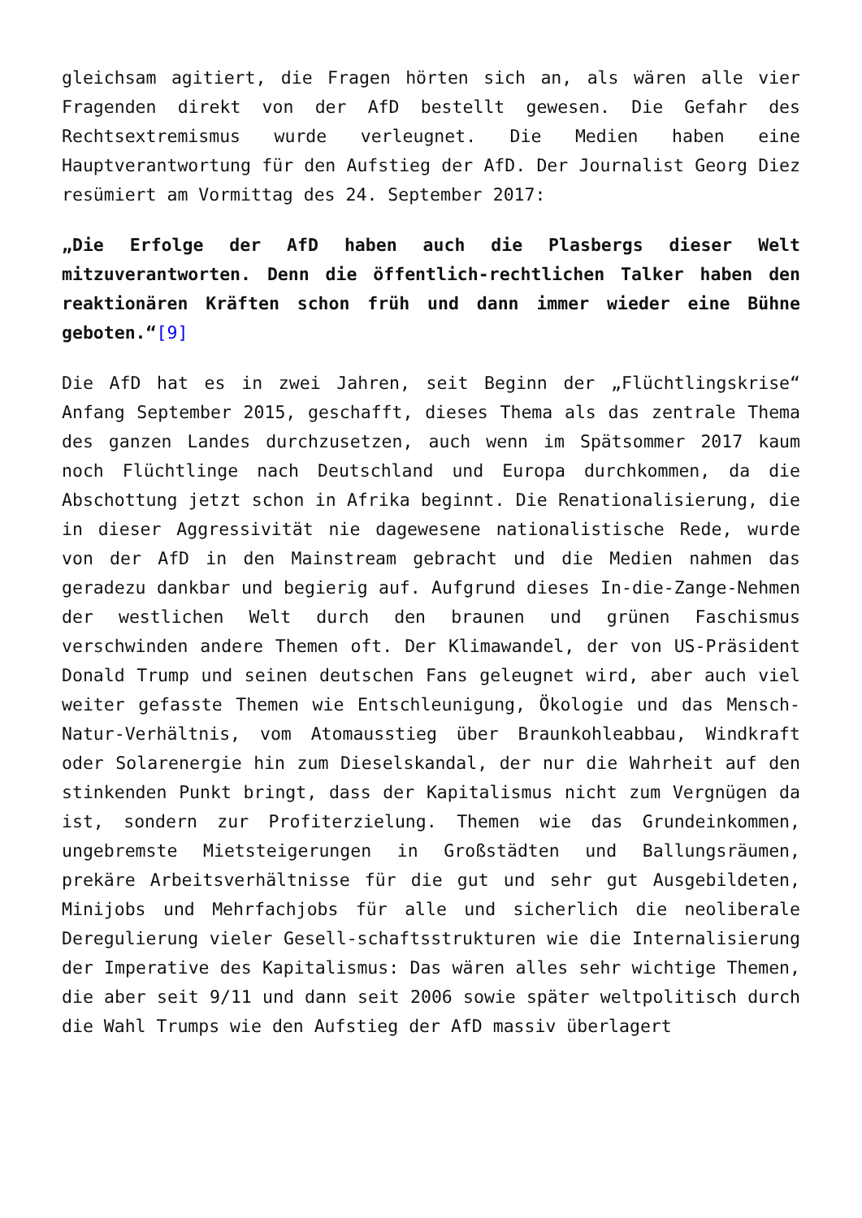gleichsam agitiert, die Fragen hörten sich an, als wären alle vier Fragenden direkt von der AfD bestellt gewesen. Die Gefahr des Rechtsextremismus wurde verleugnet. Die Medien haben eine Hauptverantwortung für den Aufstieg der AfD. Der Journalist Georg Diez resümiert am Vormittag des 24. September 2017:
„Die Erfolge der AfD haben auch die Plasbergs dieser Welt mitzuverantworten. Denn die öffentlich-rechtlichen Talker haben den reaktionären Kräften schon früh und dann immer wieder eine Bühne geboten.“[9]
Die AfD hat es in zwei Jahren, seit Beginn der „Flüchtlingskrise“ Anfang September 2015, geschafft, dieses Thema als das zentrale Thema des ganzen Landes durchzusetzen, auch wenn im Spätsommer 2017 kaum noch Flüchtlinge nach Deutschland und Europa durchkommen, da die Abschottung jetzt schon in Afrika beginnt. Die Renationalisierung, die in dieser Aggressivität nie dagewesene nationalistische Rede, wurde von der AfD in den Mainstream gebracht und die Medien nahmen das geradezu dankbar und begierig auf. Aufgrund dieses In-die-Zange-Nehmen der westlichen Welt durch den braunen und grünen Faschismus verschwinden andere Themen oft. Der Klimawandel, der von US-Präsident Donald Trump und seinen deutschen Fans geleugnet wird, aber auch viel weiter gefasste Themen wie Entschleunigung, Ökologie und das Mensch-Natur-Verhältnis, vom Atomausstieg über Braunkohleabbau, Windkraft oder Solarenergie hin zum Dieselskandal, der nur die Wahrheit auf den stinkenden Punkt bringt, dass der Kapitalismus nicht zum Vergnügen da ist, sondern zur Profiterzielung. Themen wie das Grundeinkommen, ungebremste Mietsteigerungen in Großstädten und Ballungsräumen, prekäre Arbeitsverhältnisse für die gut und sehr gut Ausgebildeten, Minijobs und Mehrfachjobs für alle und sicherlich die neoliberale Deregulierung vieler Gesell-schaftsstrukturen wie die Internalisierung der Imperative des Kapitalismus: Das wären alles sehr wichtige Themen, die aber seit 9/11 und dann seit 2006 sowie später weltpolitisch durch die Wahl Trumps wie den Aufstieg der AfD massiv überlagert